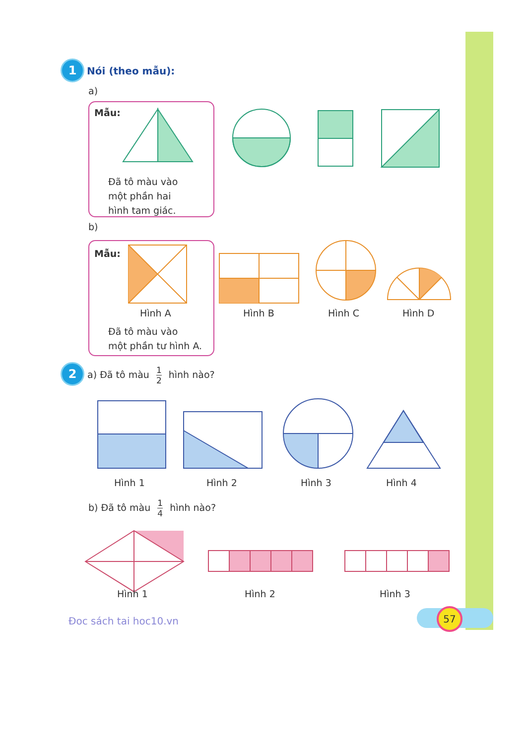1 Nói (theo mẫu):
a)
Mẫu:
Đã tô màu vào
một phần hai
hình tam giác.
b)
Mẫu:
Hình A Hình B Hình C Hình D
Đã tô màu vào
một phần tư hình A.
2 a) Đã tô màu 1 2 hình nào?
Hình 1 Hình 2 Hình 3 Hình 4
b) Đã tô màu 1 4 hình nào?
Hình 1 Hình 2 Hình 3
Đoc sách tai hoc10.vn
57